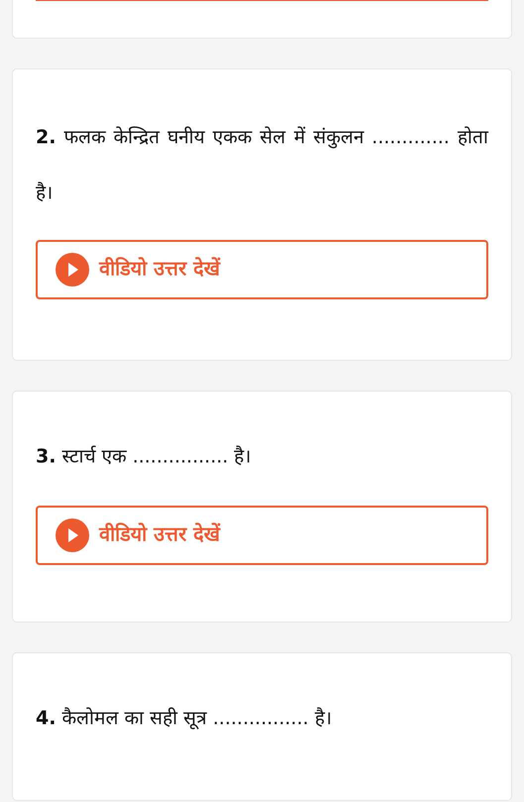2. फलक केन्द्रित घनीय एकक सेल में संकुलन ............. होता है।
वीडियो उत्तर देखें
3. स्टार्च एक ................ है।
वीडियो उत्तर देखें
4. कैलोमल का सही सूत्र ................ है।